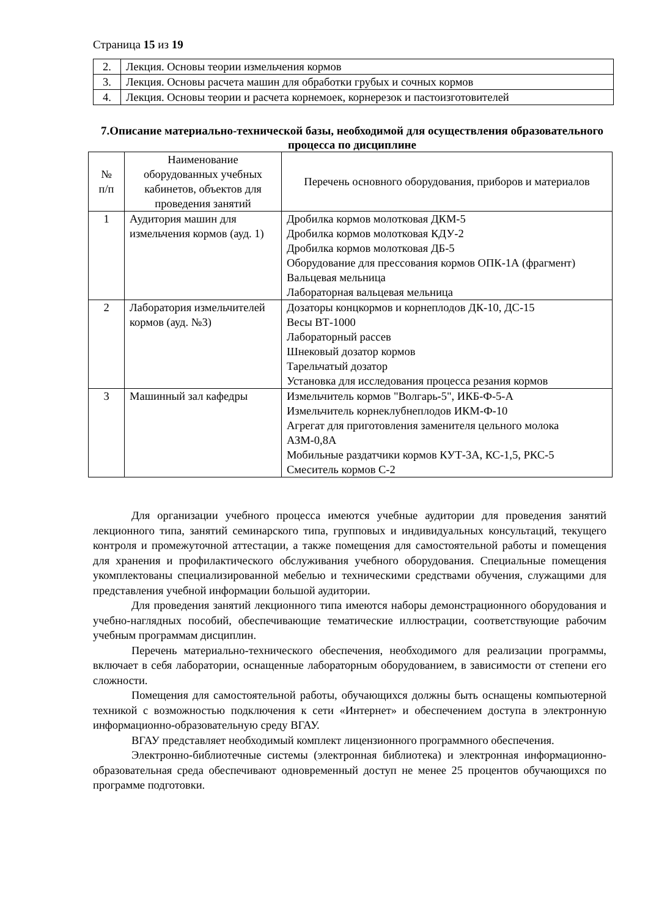Страница 15 из 19
| 2. | Лекция. Основы теории измельчения кормов |
| 3. | Лекция. Основы расчета машин для обработки грубых и сочных кормов |
| 4. | Лекция. Основы теории и расчета корнемоек, корнерезок и пастоизготовителей |
7.Описание материально-технической базы, необходимой для осуществления образовательного процесса по дисциплине
| № п/п | Наименование оборудованных учебных кабинетов, объектов для проведения занятий | Перечень основного оборудования, приборов и материалов |
| --- | --- | --- |
| 1 | Аудитория машин для измельчения кормов (ауд. 1) | Дробилка кормов молотковая ДКМ-5 Дробилка кормов молотковая КДУ-2 Дробилка кормов молотковая ДБ-5 Оборудование для прессования кормов ОПК-1А (фрагмент) Вальцевая мельница Лабораторная вальцевая мельница |
| 2 | Лаборатория измельчителей кормов (ауд. №3) | Дозаторы концкормов и корнеплодов ДК-10, ДС-15 Весы ВТ-1000 Лабораторный рассев Шнековый дозатор кормов Тарельчатый дозатор Установка для исследования процесса резания кормов |
| 3 | Машинный зал кафедры | Измельчитель кормов "Волгарь-5", ИКБ-Ф-5-А Измельчитель корнеклубнеплодов ИКМ-Ф-10 Агрегат для приготовления заменителя цельного молока АЗМ-0,8А Мобильные раздатчики кормов КУТ-3А, КС-1,5, РКС-5 Смеситель кормов С-2 |
Для организации учебного процесса имеются учебные аудитории для проведения занятий лекционного типа, занятий семинарского типа, групповых и индивидуальных консультаций, текущего контроля и промежуточной аттестации, а также помещения для самостоятельной работы и помещения для хранения и профилактического обслуживания учебного оборудования. Специальные помещения укомплектованы специализированной мебелью и техническими средствами обучения, служащими для представления учебной информации большой аудитории.
Для проведения занятий лекционного типа имеются наборы демонстрационного оборудования и учебно-наглядных пособий, обеспечивающие тематические иллюстрации, соответствующие рабочим учебным программам дисциплин.
Перечень материально-технического обеспечения, необходимого для реализации программы, включает в себя лаборатории, оснащенные лабораторным оборудованием, в зависимости от степени его сложности.
Помещения для самостоятельной работы, обучающихся должны быть оснащены компьютерной техникой с возможностью подключения к сети «Интернет» и обеспечением доступа в электронную информационно-образовательную среду ВГАУ.
ВГАУ представляет необходимый комплект лицензионного программного обеспечения.
Электронно-библиотечные системы (электронная библиотека) и электронная информационно-образовательная среда обеспечивают одновременный доступ не менее 25 процентов обучающихся по программе подготовки.